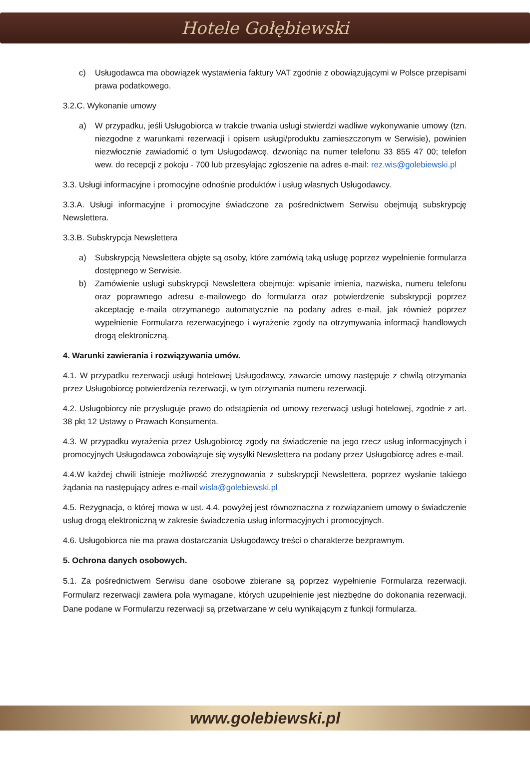Hotele Gołębiewski
c) Usługodawca ma obowiązek wystawienia faktury VAT zgodnie z obowiązującymi w Polsce przepisami prawa podatkowego.
3.2.C. Wykonanie umowy
a) W przypadku, jeśli Usługobiorca w trakcie trwania usługi stwierdzi wadliwe wykonywanie umowy (tzn. niezgodne z warunkami rezerwacji i opisem usługi/produktu zamieszczonym w Serwisie), powinien niezwłocznie zawiadomić o tym Usługodawcę, dzwoniąc na numer telefonu 33 855 47 00; telefon wew. do recepcji z pokoju - 700 lub przesyłając zgłoszenie na adres e-mail: rez.wis@golebiewski.pl
3.3. Usługi informacyjne i promocyjne odnośnie produktów i usług własnych Usługodawcy.
3.3.A. Usługi informacyjne i promocyjne świadczone za pośrednictwem Serwisu obejmują subskrypcję Newslettera.
3.3.B. Subskrypcja Newslettera
a) Subskrypcją Newslettera objęte są osoby, które zamówią taką usługę poprzez wypełnienie formularza dostępnego w Serwisie.
b) Zamówienie usługi subskrypcji Newslettera obejmuje: wpisanie imienia, nazwiska, numeru telefonu oraz poprawnego adresu e-mailowego do formularza oraz potwierdzenie subskrypcji poprzez akceptację e-maila otrzymanego automatycznie na podany adres e-mail, jak również poprzez wypełnienie Formularza rezerwacyjnego i wyrażenie zgody na otrzymywania informacji handlowych drogą elektroniczną.
4. Warunki zawierania i rozwiązywania umów.
4.1. W przypadku rezerwacji usługi hotelowej Usługodawcy, zawarcie umowy następuje z chwilą otrzymania przez Usługobiorcę potwierdzenia rezerwacji, w tym otrzymania numeru rezerwacji.
4.2. Usługobiorcy nie przysługuje prawo do odstąpienia od umowy rezerwacji usługi hotelowej, zgodnie z art. 38 pkt 12 Ustawy o Prawach Konsumenta.
4.3. W przypadku wyrażenia przez Usługobiorcę zgody na świadczenie na jego rzecz usług informacyjnych i promocyjnych Usługodawca zobowiązuje się wysyłki Newslettera na podany przez Usługobiorcę adres e-mail.
4.4.W każdej chwili istnieje możliwość zrezygnowania z subskrypcji Newslettera, poprzez wysłanie takiego żądania na następujący adres e-mail wisla@golebiewski.pl
4.5. Rezygnacja, o której mowa w ust. 4.4. powyżej jest równoznaczna z rozwiązaniem umowy o świadczenie usług drogą elektroniczną w zakresie świadczenia usług informacyjnych i promocyjnych.
4.6. Usługobiorca nie ma prawa dostarczania Usługodawcy treści o charakterze bezprawnym.
5. Ochrona danych osobowych.
5.1. Za pośrednictwem Serwisu dane osobowe zbierane są poprzez wypełnienie Formularza rezerwacji. Formularz rezerwacji zawiera pola wymagane, których uzupełnienie jest niezbędne do dokonania rezerwacji. Dane podane w Formularzu rezerwacji są przetwarzane w celu wynikającym z funkcji formularza.
www.golebiewski.pl